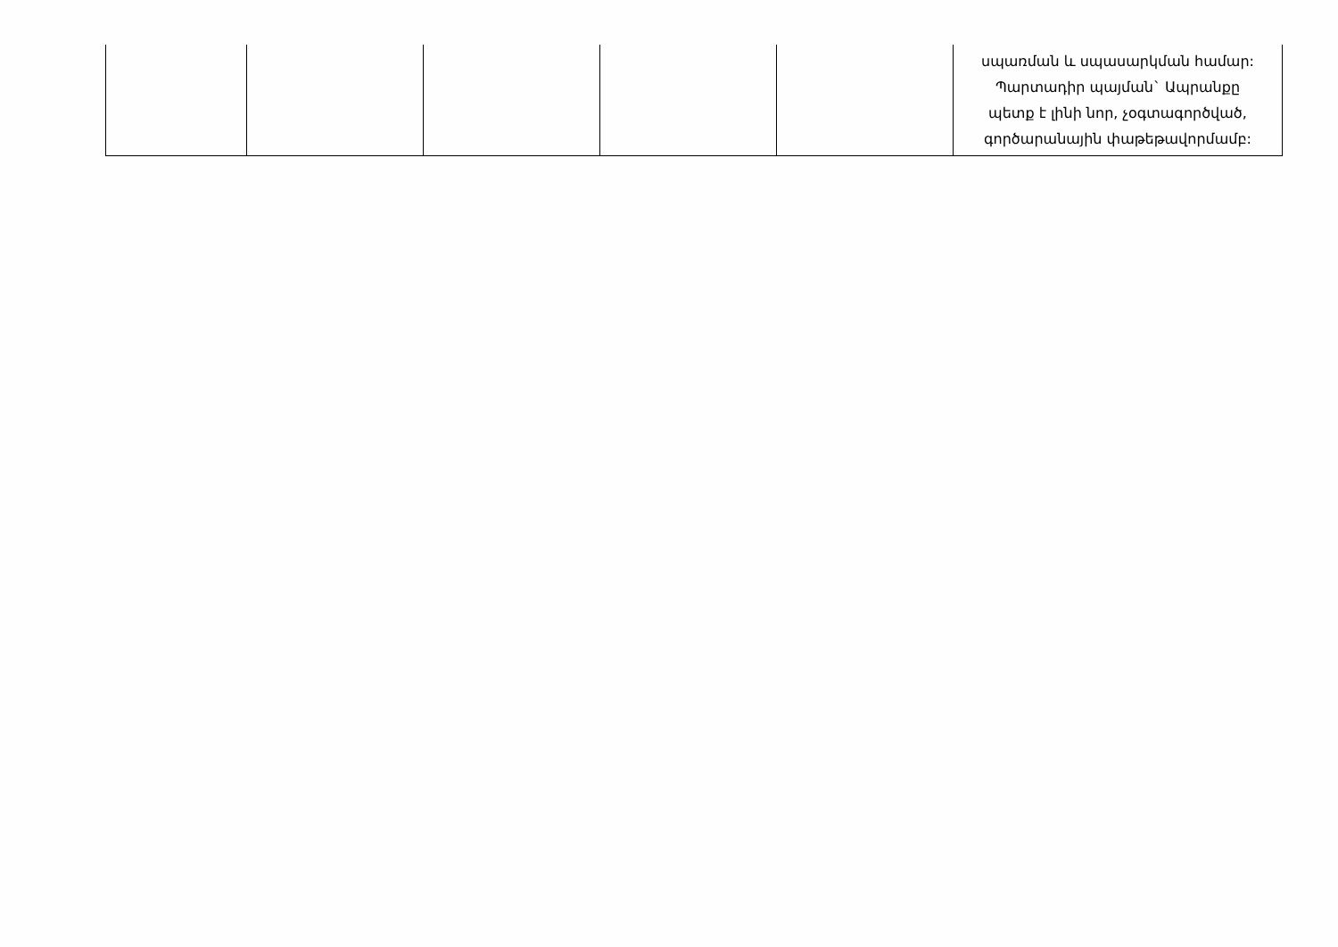| | | | | | սպառման և սպասարկման համար: Պարտադիր պայման` Ապրանքը պետք է լինի նոր, չօգտագործված, գործարանային փաթեթավորմամբ: |